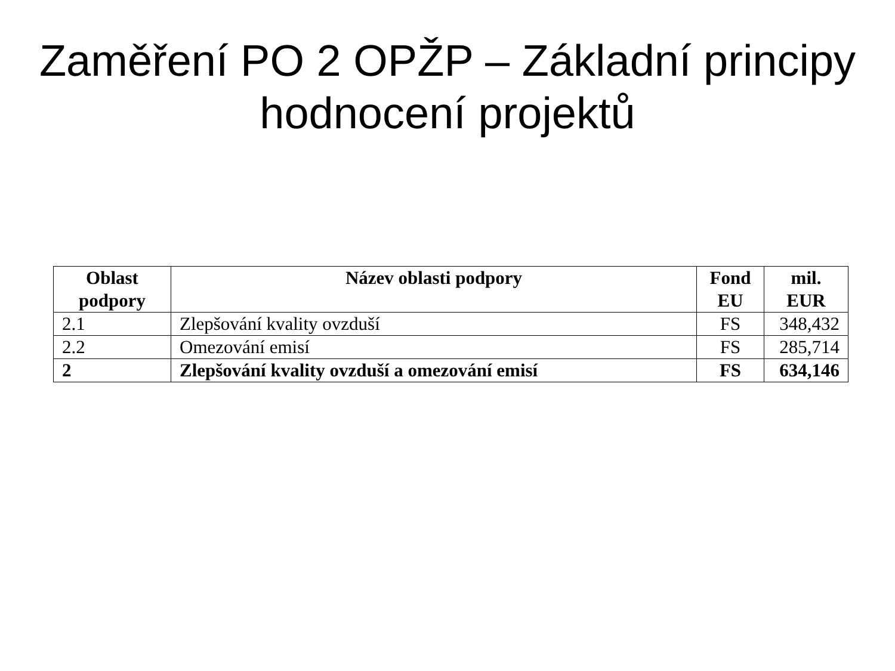Zaměření PO 2 OPŽP – Základní principy hodnocení projektů
| Oblast podpory | Název oblasti podpory | Fond EU | mil. EUR |
| --- | --- | --- | --- |
| 2.1 | Zlepšování kvality ovzduší | FS | 348,432 |
| 2.2 | Omezování emisí | FS | 285,714 |
| 2 | Zlepšování kvality ovzduší a omezování emisí | FS | 634,146 |